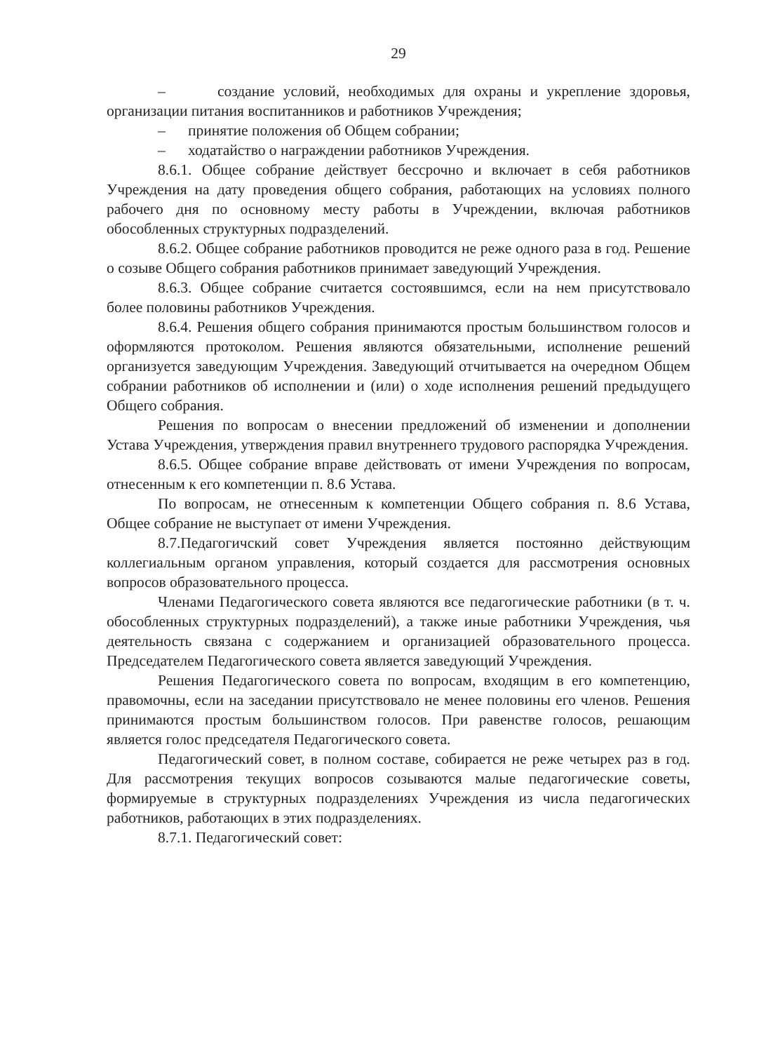29
– создание условий, необходимых для охраны и укрепление здоровья, организации питания воспитанников и работников Учреждения;
– принятие положения об Общем собрании;
– ходатайство о награждении работников Учреждения.
8.6.1. Общее собрание действует бессрочно и включает в себя работников Учреждения на дату проведения общего собрания, работающих на условиях полного рабочего дня по основному месту работы в Учреждении, включая работников обособленных структурных подразделений.
8.6.2. Общее собрание работников проводится не реже одного раза в год. Решение о созыве Общего собрания работников принимает заведующий Учреждения.
8.6.3. Общее собрание считается состоявшимся, если на нем присутствовало более половины работников Учреждения.
8.6.4. Решения общего собрания принимаются простым большинством голосов и оформляются протоколом. Решения являются обязательными, исполнение решений организуется заведующим Учреждения. Заведующий отчитывается на очередном Общем собрании работников об исполнении и (или) о ходе исполнения решений предыдущего Общего собрания.
Решения по вопросам о внесении предложений об изменении и дополнении Устава Учреждения, утверждения правил внутреннего трудового распорядка Учреждения.
8.6.5. Общее собрание вправе действовать от имени Учреждения по вопросам, отнесенным к его компетенции п. 8.6 Устава.
По вопросам, не отнесенным к компетенции Общего собрания п. 8.6 Устава, Общее собрание не выступает от имени Учреждения.
8.7.Педагогичский совет Учреждения является постоянно действующим коллегиальным органом управления, который создается для рассмотрения основных вопросов образовательного процесса.
Членами Педагогического совета являются все педагогические работники (в т. ч. обособленных структурных подразделений), а также иные работники Учреждения, чья деятельность связана с содержанием и организацией образовательного процесса. Председателем Педагогического совета является заведующий Учреждения.
Решения Педагогического совета по вопросам, входящим в его компетенцию, правомочны, если на заседании присутствовало не менее половины его членов. Решения принимаются простым большинством голосов. При равенстве голосов, решающим является голос председателя Педагогического совета.
Педагогический совет, в полном составе, собирается не реже четырех раз в год. Для рассмотрения текущих вопросов созываются малые педагогические советы, формируемые в структурных подразделениях Учреждения из числа педагогических работников, работающих в этих подразделениях.
8.7.1. Педагогический совет: